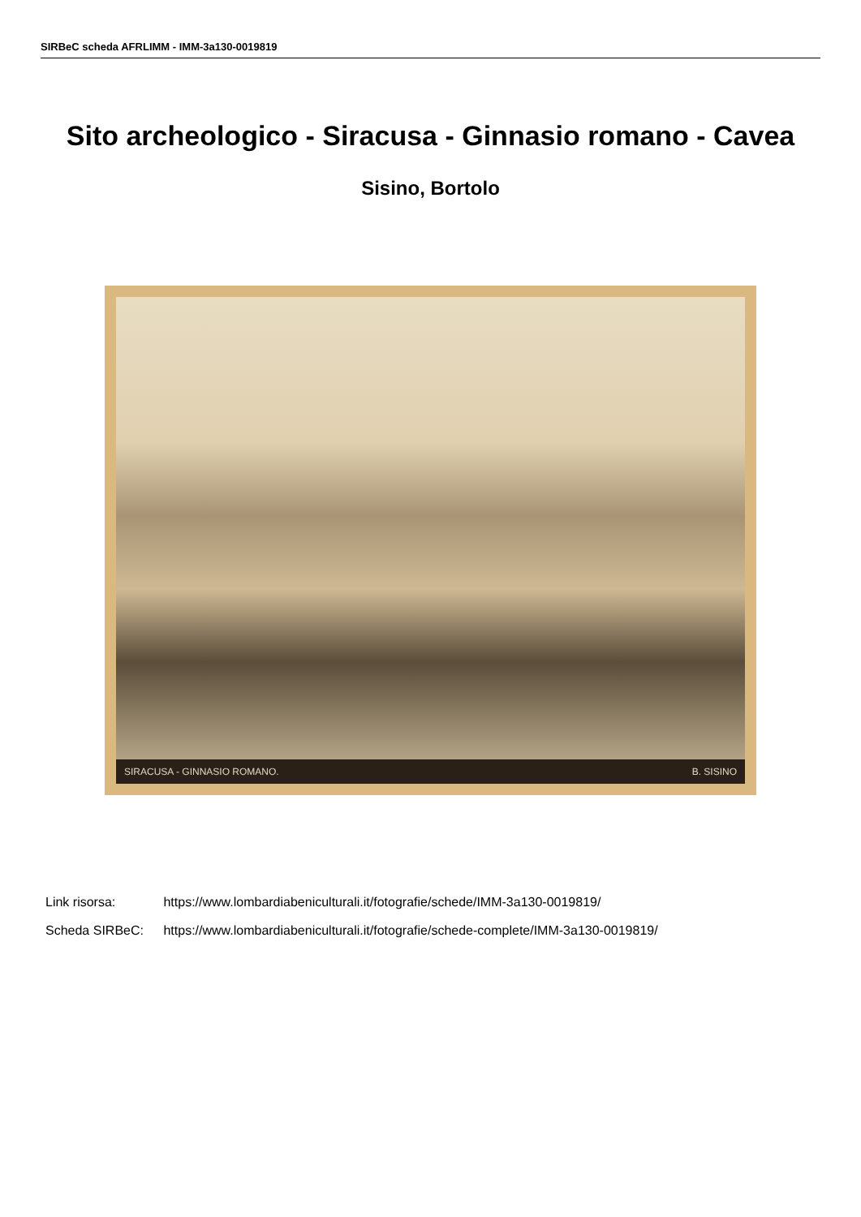SIRBeC scheda AFRLIMM - IMM-3a130-0019819
Sito archeologico - Siracusa - Ginnasio romano - Cavea
Sisino, Bortolo
SIRACUSA - GINNASIO ROMANO. B. SISINO
Link risorsa: https://www.lombardiabeniculturali.it/fotografie/schede/IMM-3a130-0019819/
Scheda SIRBeC: https://www.lombardiabeniculturali.it/fotografie/schede-complete/IMM-3a130-0019819/